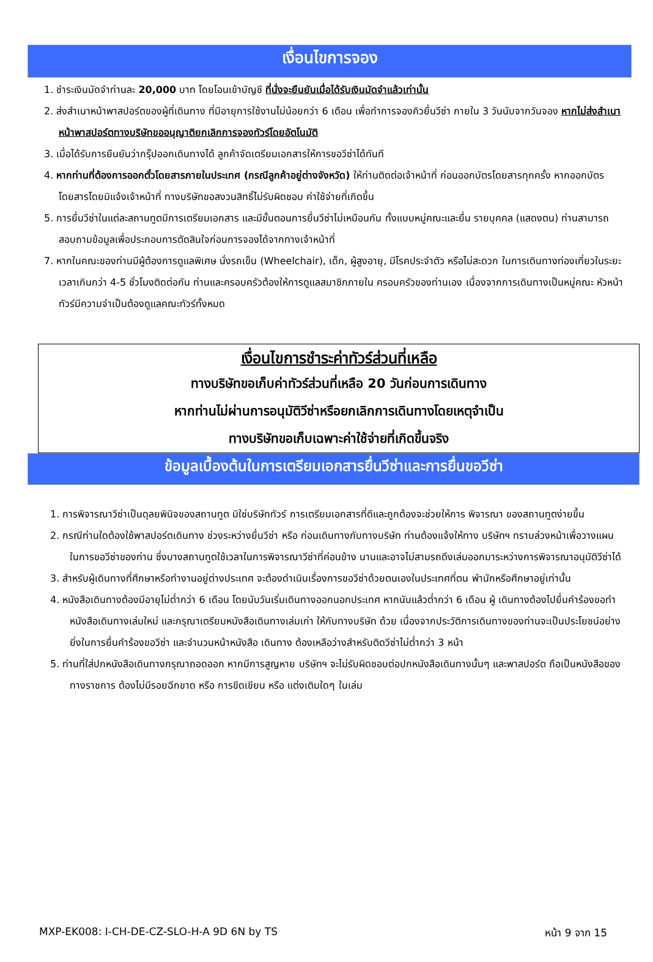เงื่อนไขการจอง
1. ชำระเงินมัดจำท่านละ 20,000 บาท โดยโอนเข้าบัญชี ที่นั่งจะยืนยันเมื่อได้รับเงินมัดจำแล้วเท่านั้น
2. ส่งสำเนาหน้าพาสปอร์ตของผู้ที่เดินทาง ที่มีอายุการใช้งานไม่น้อยกว่า 6 เดือน เพื่อทำการจองคิวยื่นวีซ่า ภายใน 3 วันนับจากวันจอง หากไม่ส่งสำเนาหน้าพาสปอร์ตทางบริษัทขออนุญาติยกเลิกการจองทัวร์โดยอัตโนมัติ
3. เมื่อได้รับการยืนยันว่ากรุ๊ปออกเดินทางได้ ลูกค้าจัดเตรียมเอกสารให้การขอวีซ่าได้ทันที
4. หากท่านที่ต้องการออกตั๋วโดยสารภายในประเทศ (กรณีลูกค้าอยู่ต่างจังหวัด) ให้ท่านติดต่อเจ้าหน้าที่ ก่อนออกบัตรโดยสารทุกครั้ง หากออกบัตรโดยสารโดยมิแจ้งเจ้าหน้าที่ ทางบริษัทขอสงวนสิทธิ์ไม่รับผิดชอบ ค่าใช้จ่ายที่เกิดขึ้น
5. การยื่นวีซ่าในแต่ละสถานทูตมีการเตรียมเอกสาร และมีขั้นตอนการยื่นวีซ่าไม่เหมือนกัน ทั้งแบบหมู่คณะและยื่น รายบุคคล (แสดงตน) ท่านสามารถสอบถามข้อมูลเพื่อประกอบการตัดสินใจก่อนการจองได้จากทางเจ้าหน้าที่
7. หากในคณะของท่านมีผู้ต้องการดูแลพิเศษ นั่งรถเข็น (Wheelchair), เด็ก, ผู้สูงอายุ, มีโรคประจำตัว หรือไม่สะดวก ในการเดินทางท่องเที่ยวในระยะเวลาเกินกว่า 4-5 ชั่วโมงติดต่อกัน ท่านและครอบครัวต้องให้การดูแลสมาชิกภายใน ครอบครัวของท่านเอง เนื่องจากการเดินทางเป็นหมู่คณะ หัวหน้าทัวร์มีความจำเป็นต้องดูแลคณะทัวร์ทั้งหมด
เงื่อนไขการชำระค่าทัวร์ส่วนที่เหลือ
ทางบริษัทขอเก็บค่าทัวร์ส่วนที่เหลือ 20 วันก่อนการเดินทาง
หากท่านไม่ผ่านการอนุมัติวีซ่าหรือยกเลิกการเดินทางโดยเหตุจำเป็น
ทางบริษัทขอเก็บเฉพาะค่าใช้จ่ายที่เกิดขึ้นจริง
ข้อมูลเบื้องต้นในการเตรียมเอกสารยื่นวีซ่าและการยื่นขอวีซ่า
1. การพิจารณาวีซ่าเป็นดุลยพินิจของสถานทูต มิใช่บริษัททัวร์ การเตรียมเอกสารที่ดีและถูกต้องจะช่วยให้การ พิจารณา ของสถานทูตง่ายขึ้น
2. กรณีท่านใดต้องใช้พาสปอร์ตเดินทาง ช่วงระหว่างยื่นวีซ่า หรือ ก่อนเดินทางกับทางบริษัท ท่านต้องแจ้งให้ทาง บริษัทฯ ทราบล่วงหน้าเพื่อวางแผนในการขอวีซ่าของท่าน ซึ่งบางสถานทูตใช้เวลาในการพิจารณาวีซ่าที่ค่อนข้าง นานและอาจไม่สามรถดึงเล่มออกมาระหว่างการพิจารณาอนุมัติวีซ่าได้
3. สำหรับผู้เดินทางที่ศึกษาหรือทำงานอยู่ต่างประเทศ จะต้องดำเนินเรื่องการขอวีซ่าด้วยตนเองในประเทศที่ตน พำนักหรือศึกษาอยู่เท่านั้น
4. หนังสือเดินทางต้องมีอายุไม่ต่ำกว่า 6 เดือน โดยนับวันเริ่มเดินทางออกนอกประเทศ หากนับแล้วต่ำกว่า 6 เดือน ผู้ เดินทางต้องไปยื่นคำร้องขอทำหนังสือเดินทางเล่มใหม่ และกรุณาเตรียมหนังสือเดินทางเล่มเก่า ให้กับทางบริษัท ด้วย เนื่องจากประวัติการเดินทางของท่านจะเป็นประโยชน์อย่างยิ่งในการยื่นคำร้องขอวีซ่า และจำนวนหน้าหนังสือ เดินทาง ต้องเหลือว่างสำหรับติดวีซ่าไม่ต่ำกว่า 3 หน้า
5. ท่านที่ใส่ปกหนังสือเดินทางกรุณาถอดออก หากมีการสูญหาย บริษัทฯ จะไม่รับผิดชอบต่อปกหนังสือเดินทางนั้นๆ และพาสปอร์ต ถือเป็นหนังสือของทางราชการ ต้องไม่มีรอยฉีกขาด หรือ การขีดเขียน หรือ แต่งเติมใดๆ ในเล่ม
MXP-EK008: I-CH-DE-CZ-SLO-H-A 9D 6N by TS หน้า 9 จาก 15